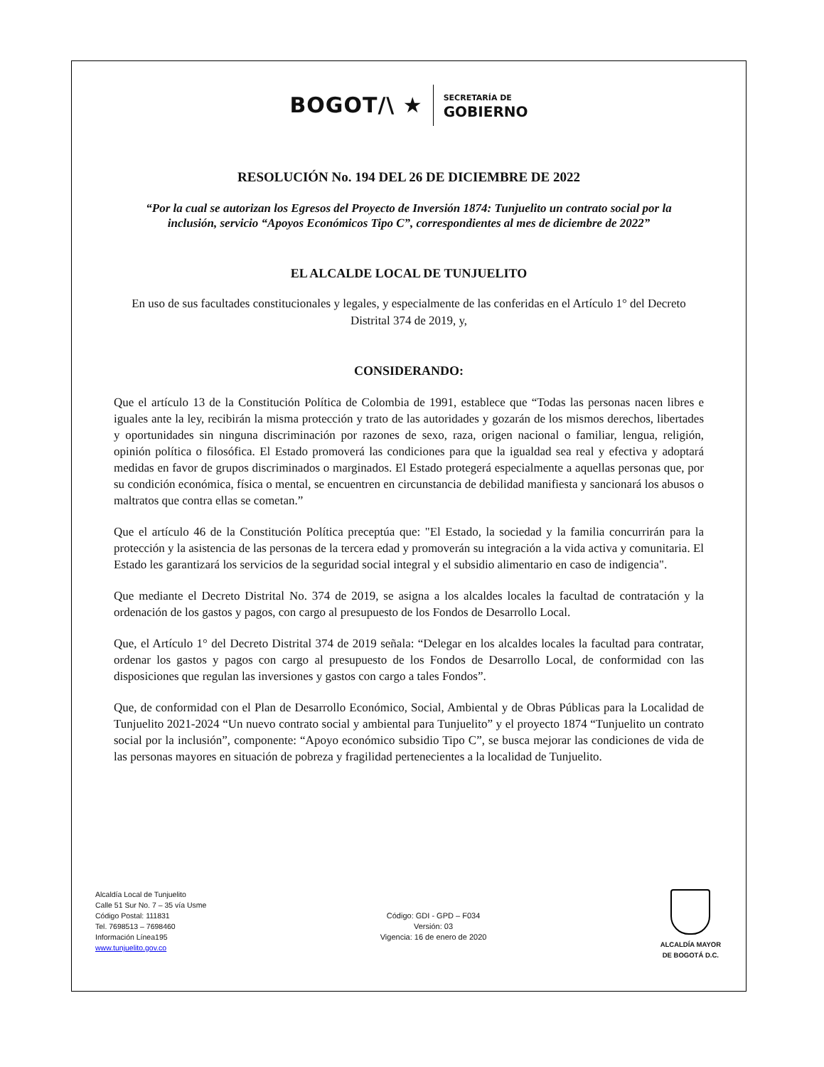BOGOT/\ ★ SECRETARÍA DE
GOBIERNO
RESOLUCIÓN No. 194 DEL 26 DE DICIEMBRE DE 2022
“Por la cual se autorizan los Egresos del Proyecto de Inversión 1874: Tunjuelito un contrato social por la inclusión, servicio “Apoyos Económicos Tipo C”, correspondientes al mes de diciembre de 2022”
EL ALCALDE LOCAL DE TUNJUELITO
En uso de sus facultades constitucionales y legales, y especialmente de las conferidas en el Artículo 1° del Decreto Distrital 374 de 2019, y,
CONSIDERANDO:
Que el artículo 13 de la Constitución Política de Colombia de 1991, establece que “Todas las personas nacen libres e iguales ante la ley, recibirán la misma protección y trato de las autoridades y gozarán de los mismos derechos, libertades y oportunidades sin ninguna discriminación por razones de sexo, raza, origen nacional o familiar, lengua, religión, opinión política o filosófica. El Estado promoverá las condiciones para que la igualdad sea real y efectiva y adoptará medidas en favor de grupos discriminados o marginados. El Estado protegerá especialmente a aquellas personas que, por su condición económica, física o mental, se encuentren en circunstancia de debilidad manifiesta y sancionará los abusos o maltratos que contra ellas se cometan.”
Que el artículo 46 de la Constitución Política preceptúa que: "El Estado, la sociedad y la familia concurrirán para la protección y la asistencia de las personas de la tercera edad y promoverán su integración a la vida activa y comunitaria. El Estado les garantizará los servicios de la seguridad social integral y el subsidio alimentario en caso de indigencia".
Que mediante el Decreto Distrital No. 374 de 2019, se asigna a los alcaldes locales la facultad de contratación y la ordenación de los gastos y pagos, con cargo al presupuesto de los Fondos de Desarrollo Local.
Que, el Artículo 1° del Decreto Distrital 374 de 2019 señala: “Delegar en los alcaldes locales la facultad para contratar, ordenar los gastos y pagos con cargo al presupuesto de los Fondos de Desarrollo Local, de conformidad con las disposiciones que regulan las inversiones y gastos con cargo a tales Fondos”.
Que, de conformidad con el Plan de Desarrollo Económico, Social, Ambiental y de Obras Públicas para la Localidad de Tunjuelito 2021-2024 “Un nuevo contrato social y ambiental para Tunjuelito” y el proyecto 1874 “Tunjuelito un contrato social por la inclusión”, componente: “Apoyo económico subsidio Tipo C”, se busca mejorar las condiciones de vida de las personas mayores en situación de pobreza y fragilidad pertenecientes a la localidad de Tunjuelito.
Alcaldía Local de Tunjuelito
Calle 51 Sur No. 7 – 35 vía Usme
Código Postal: 111831
Tel. 7698513 – 7698460
Información Línea195
www.tunjuelito.gov.co
Código: GDI - GPD – F034
Versión: 03
Vigencia: 16 de enero de 2020
ALCALDÍA MAYOR
DE BOGOTÁ D.C.